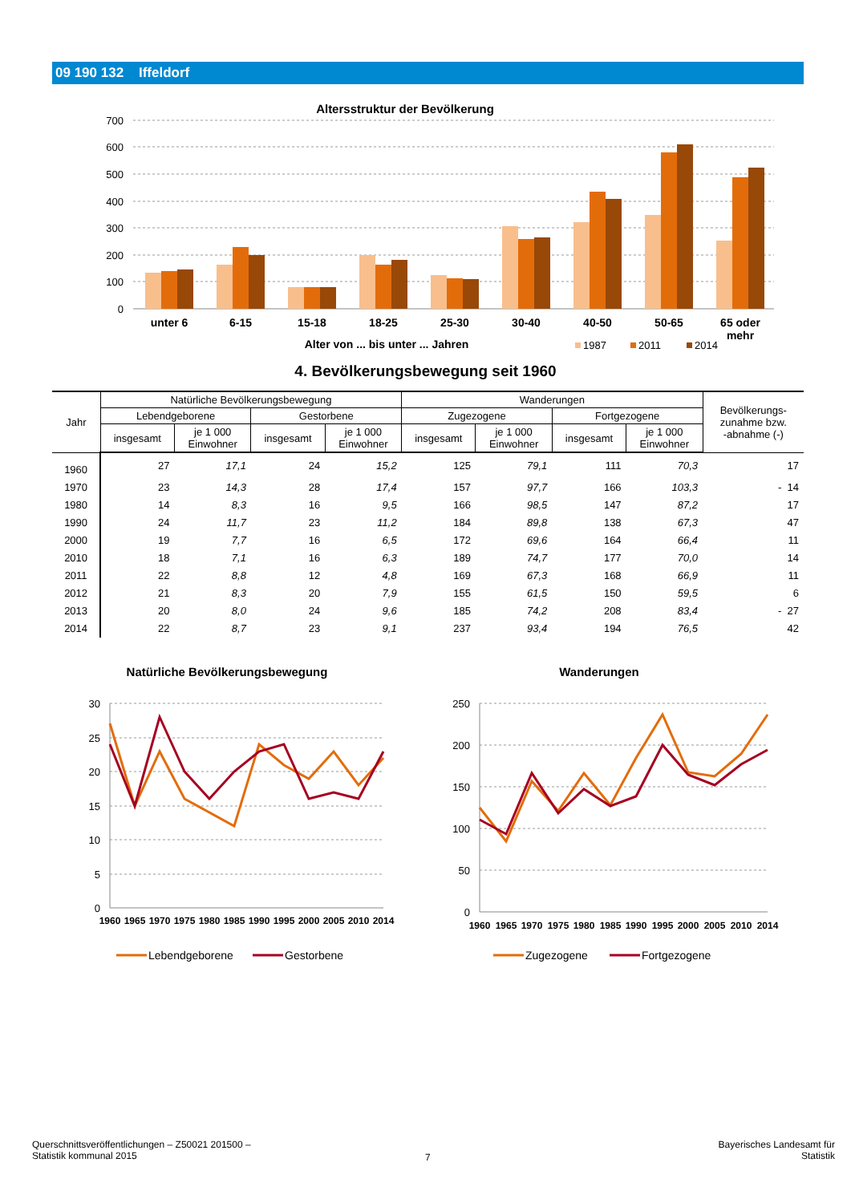09 190 132 Iffeldorf
Altersstruktur der Bevölkerung
700
600
500
400
300
200
100
0
unter 6
6-15
15-18
18-25
25-30
30-40
40-50
50-65
65 oder
mehr
Alter von ... bis unter ... Jahren
1987
2011
2014
4. Bevölkerungsbewegung seit 1960
| Jahr | Natürliche Bevölkerungsbewegung | | | | Wanderungen | | | | Bevölkerungs- zunahme bzw. -abnahme (-) |
| --- | --- | --- | --- | --- | --- | --- | --- | --- | --- |
| | Lebendgeborene | | Gestorbene | | Zugezogene | | Fortgezogene | | |
| | insgesamt | je 1 000 Einwohner | insgesamt | je 1 000 Einwohner | insgesamt | je 1 000 Einwohner | insgesamt | je 1 000 Einwohner | |
| 1960 | 27 | 17,1 | 24 | 15,2 | 125 | 79,1 | 111 | 70,3 | 17 |
| 1970 | 23 | 14,3 | 28 | 17,4 | 157 | 97,7 | 166 | 103,3 | - 14 |
| 1980 | 14 | 8,3 | 16 | 9,5 | 166 | 98,5 | 147 | 87,2 | 17 |
| 1990 | 24 | 11,7 | 23 | 11,2 | 184 | 89,8 | 138 | 67,3 | 47 |
| 2000 | 19 | 7,7 | 16 | 6,5 | 172 | 69,6 | 164 | 66,4 | 11 |
| 2010 | 18 | 7,1 | 16 | 6,3 | 189 | 74,7 | 177 | 70,0 | 14 |
| 2011 | 22 | 8,8 | 12 | 4,8 | 169 | 67,3 | 168 | 66,9 | 11 |
| 2012 | 21 | 8,3 | 20 | 7,9 | 155 | 61,5 | 150 | 59,5 | 6 |
| 2013 | 20 | 8,0 | 24 | 9,6 | 185 | 74,2 | 208 | 83,4 | - 27 |
| 2014 | 22 | 8,7 | 23 | 9,1 | 237 | 93,4 | 194 | 76,5 | 42 |
Natürliche Bevölkerungsbewegung
30
25
20
15
10
5
0
1960
1965
1970
1975
1980
1985
1990
1995
2000
2005
2010
2014
Lebendgeborene
Gestorbene
Wanderungen
250
200
150
100
50
0
1960
1965
1970
1975
1980
1985
1990
1995
2000
2005
2010
2014
Zugezogene
Fortgezogene
Querschnittsveröffentlichungen – Z50021 201500 –
Statistik kommunal 2015
7
Bayerisches Landesamt für
Statistik